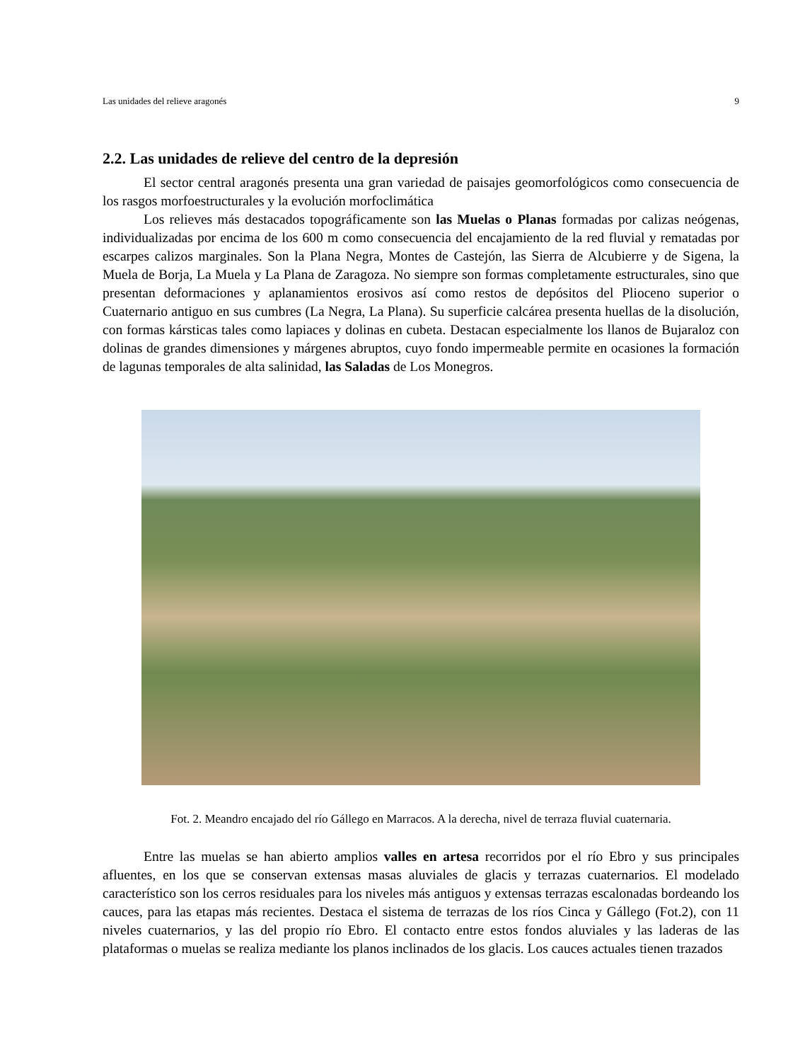Las unidades del relieve aragonés 9
2.2. Las unidades de relieve del centro de la depresión
El sector central aragonés presenta una gran variedad de paisajes geomorfológicos como consecuencia de los rasgos morfoestructurales y la evolución morfoclimática
Los relieves más destacados topográficamente son las Muelas o Planas formadas por calizas neógenas, individualizadas por encima de los 600 m como consecuencia del encajamiento de la red fluvial y rematadas por escarpes calizos marginales. Son la Plana Negra, Montes de Castejón, las Sierra de Alcubierre y de Sigena, la Muela de Borja, La Muela y La Plana de Zaragoza. No siempre son formas completamente estructurales, sino que presentan deformaciones y aplanamientos erosivos así como restos de depósitos del Plioceno superior o Cuaternario antiguo en sus cumbres (La Negra, La Plana). Su superficie calcárea presenta huellas de la disolución, con formas kársticas tales como lapiaces y dolinas en cubeta. Destacan especialmente los llanos de Bujaraloz con dolinas de grandes dimensiones y márgenes abruptos, cuyo fondo impermeable permite en ocasiones la formación de lagunas temporales de alta salinidad, las Saladas de Los Monegros.
Fot. 2. Meandro encajado del río Gállego en Marracos. A la derecha, nivel de terraza fluvial cuaternaria.
Entre las muelas se han abierto amplios valles en artesa recorridos por el río Ebro y sus principales afluentes, en los que se conservan extensas masas aluviales de glacis y terrazas cuaternarios. El modelado característico son los cerros residuales para los niveles más antiguos y extensas terrazas escalonadas bordeando los cauces, para las etapas más recientes. Destaca el sistema de terrazas de los ríos Cinca y Gállego (Fot.2), con 11 niveles cuaternarios, y las del propio río Ebro. El contacto entre estos fondos aluviales y las laderas de las plataformas o muelas se realiza mediante los planos inclinados de los glacis. Los cauces actuales tienen trazados